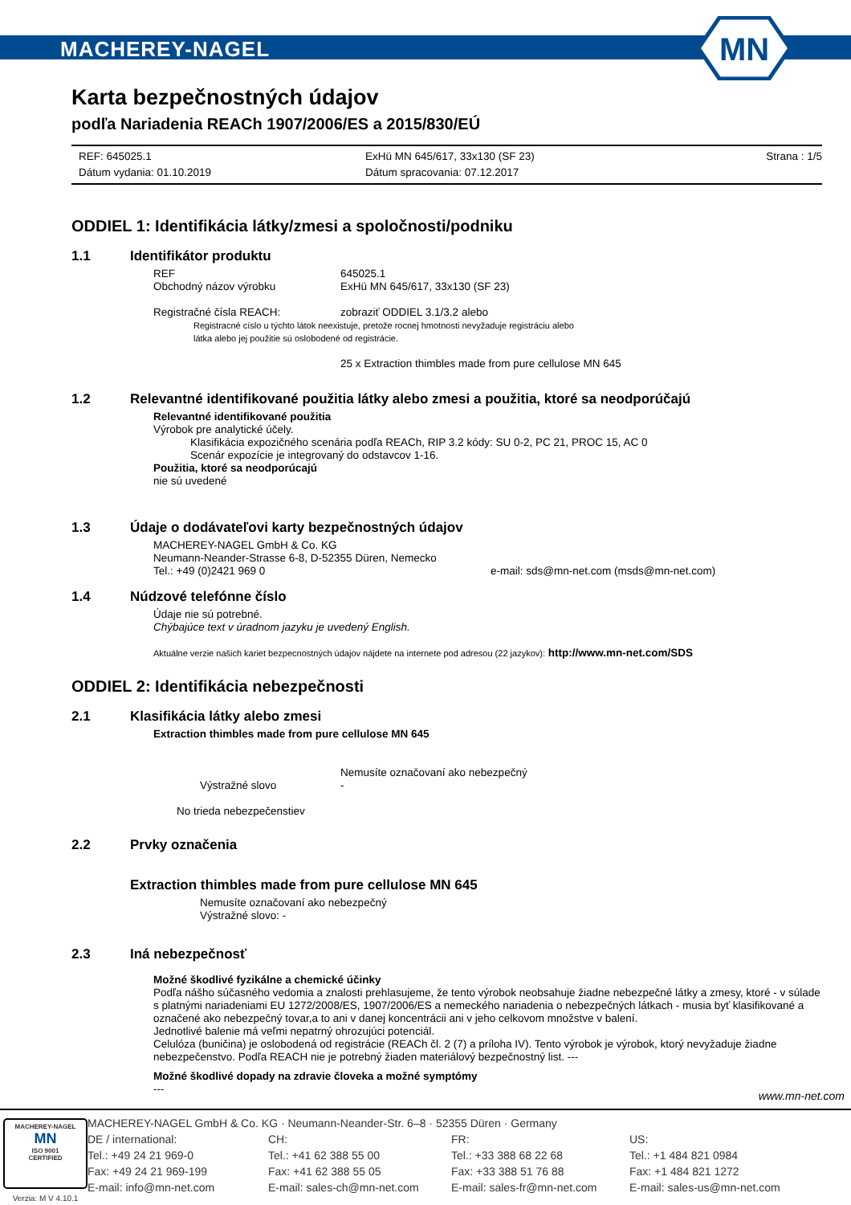MACHEREY-NAGEL
MN
Karta bezpečnostných údajov
podľa Nariadenia REACh 1907/2006/ES a 2015/830/EÚ
REF: 645025.1
Dátum vydania: 01.10.2019
ExHü MN 645/617, 33x130 (SF 23)
Dátum spracovania: 07.12.2017
Strana : 1/5
ODDIEL 1: Identifikácia látky/zmesi a spoločnosti/podniku
1.1 Identifikátor produktu
REF 645025.1 Obchodný názov výrobku ExHü MN 645/617, 33x130 (SF 23)
Registračné čísla REACH: zobraziť ODDIEL 3.1/3.2 alebo
Registracné císlo u týchto látok neexistuje, pretože rocnej hmotnosti nevyžaduje registráciu alebo
látka alebo jej použitie sú oslobodené od registrácie.
25 x Extraction thimbles made from pure cellulose MN 645
1.2 Relevantné identifikované použitia látky alebo zmesi a použitia, ktoré sa neodporúčajú
Relevantné identifikované použitia
Výrobok pre analytické účely.
Klasifikácia expozičného scenária podľa REACh, RIP 3.2 kódy: SU 0-2, PC 21, PROC 15, AC 0
Scenár expozície je integrovaný do odstavcov 1-16.
Použitia, ktoré sa neodporúcajú
nie sú uvedené
1.3 Údaje o dodávateľovi karty bezpečnostných údajov
MACHEREY-NAGEL GmbH & Co. KG
Neumann-Neander-Strasse 6-8, D-52355 Düren, Nemecko
Tel.: +49 (0)2421 969 0 e-mail: sds@mn-net.com (msds@mn-net.com)
1.4 Núdzové telefónne číslo
Údaje nie sú potrebné.
Chýbajúce text v úradnom jazyku je uvedený English.
Aktuálne verzie našich kariet bezpecnostných údajov nájdete na internete pod adresou (22 jazykov): http://www.mn-net.com/SDS
ODDIEL 2: Identifikácia nebezpečnosti
2.1 Klasifikácia látky alebo zmesi
Extraction thimbles made from pure cellulose MN 645
Nemusíte označovaní ako nebezpečný Výstražné slovo -
No trieda nebezpečenstiev
2.2 Prvky označenia
Extraction thimbles made from pure cellulose MN 645
Nemusíte označovaní ako nebezpečný
Výstražné slovo: -
2.3 Iná nebezpečnosť
Možné škodlivé fyzikálne a chemické účinky
Podľa nášho súčasného vedomia a znalosti prehlasujeme, že tento výrobok neobsahuje žiadne nebezpečné látky a zmesy, ktoré - v súlade s platnými nariadeniami EU 1272/2008/ES, 1907/2006/ES a nemeckého nariadenia o nebezpečných látkach - musia byť klasifikované a označené ako nebezpečný tovar,a to ani v danej koncentrácii ani v jeho celkovom množstve v balení.
Jednotlivé balenie má veľmi nepatrný ohrozujúci potenciál.
Celulóza (buničina) je oslobodená od registrácie (REACh čl. 2 (7) a príloha IV). Tento výrobok je výrobok, ktorý nevyžaduje žiadne nebezpečenstvo. Podľa REACH nie je potrebný žiaden materiálový bezpečnostný list. ---
Možné škodlivé dopady na zdravie človeka a možné symptómy
---
www.mn-net.com
MACHEREY-NAGEL
MN
ISO 9001
CERTIFIED
Verzia: M V 4.10.1
MACHEREY-NAGEL GmbH & Co. KG · Neumann-Neander-Str. 6–8 · 52355 Düren · Germany
DE / international:
Tel.: +49 24 21 969-0
Fax: +49 24 21 969-199
E-mail: info@mn-net.com
CH:
Tel.: +41 62 388 55 00
Fax: +41 62 388 55 05
E-mail: sales-ch@mn-net.com
FR:
Tel.: +33 388 68 22 68
Fax: +33 388 51 76 88
E-mail: sales-fr@mn-net.com
US:
Tel.: +1 484 821 0984
Fax: +1 484 821 1272
E-mail: sales-us@mn-net.com